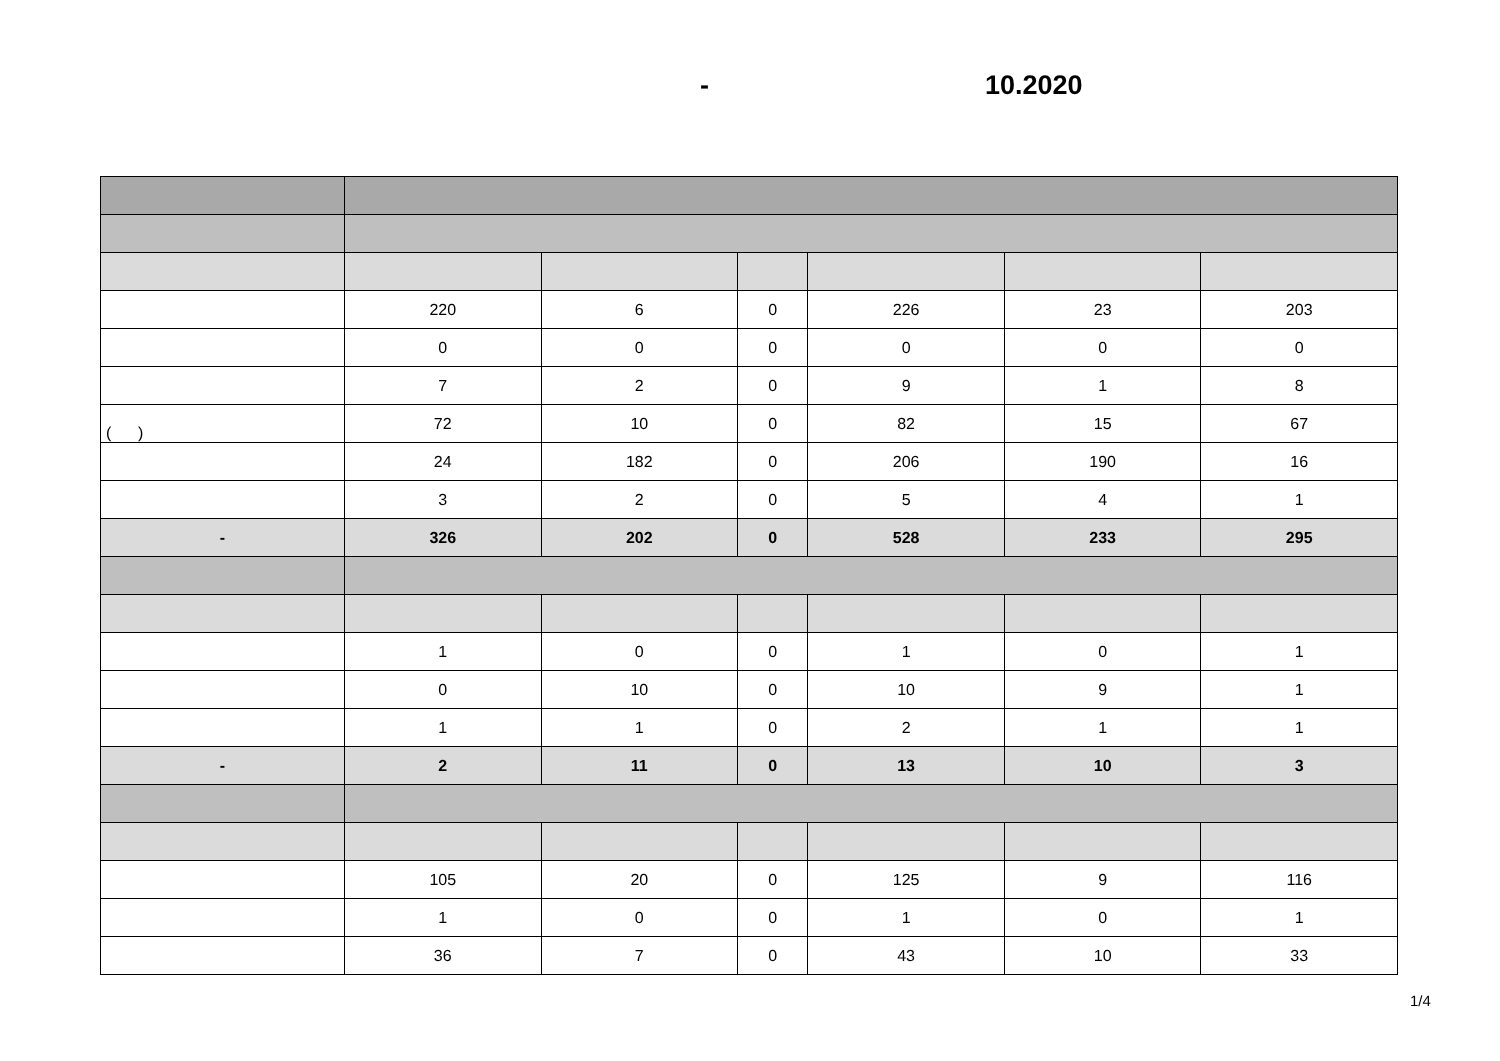- 10.2020
| | 220 | 6 | 0 | 226 | 23 | 203 |
| | 0 | 0 | 0 | 0 | 0 | 0 |
| | 7 | 2 | 0 | 9 | 1 | 8 |
| ( ) | 72 | 10 | 0 | 82 | 15 | 67 |
| | 24 | 182 | 0 | 206 | 190 | 16 |
| | 3 | 2 | 0 | 5 | 4 | 1 |
| - | 326 | 202 | 0 | 528 | 233 | 295 |
| | 1 | 0 | 0 | 1 | 0 | 1 |
| | 0 | 10 | 0 | 10 | 9 | 1 |
| | 1 | 1 | 0 | 2 | 1 | 1 |
| - | 2 | 11 | 0 | 13 | 10 | 3 |
| | 105 | 20 | 0 | 125 | 9 | 116 |
| | 1 | 0 | 0 | 1 | 0 | 1 |
| | 36 | 7 | 0 | 43 | 10 | 33 |
1/4